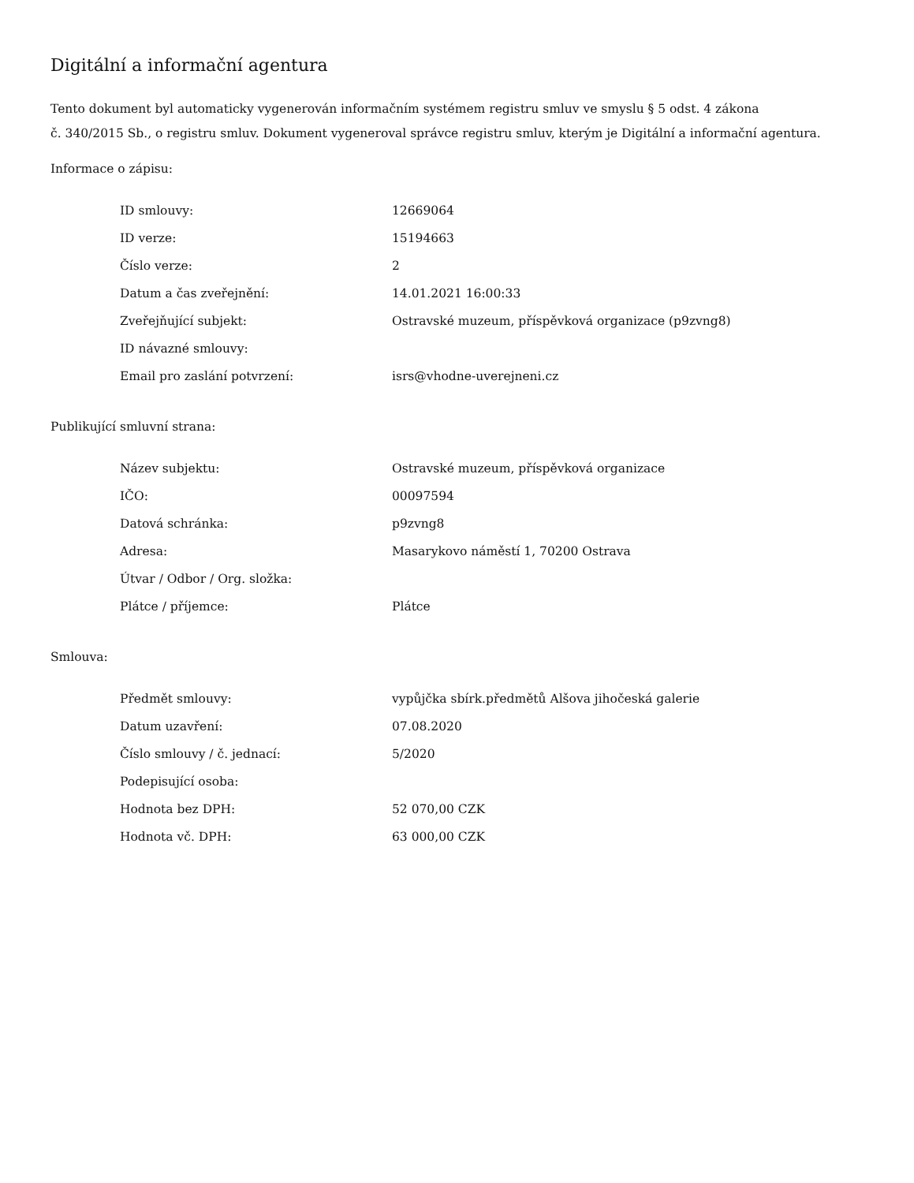Digitální a informační agentura
Tento dokument byl automaticky vygenerován informačním systémem registru smluv ve smyslu § 5 odst. 4 zákona
č. 340/2015 Sb., o registru smluv. Dokument vygeneroval správce registru smluv, kterým je Digitální a informační agentura.
Informace o zápisu:
| ID smlouvy: | 12669064 |
| ID verze: | 15194663 |
| Číslo verze: | 2 |
| Datum a čas zveřejnění: | 14.01.2021 16:00:33 |
| Zveřejňující subjekt: | Ostravské muzeum, příspěvková organizace (p9zvng8) |
| ID návazné smlouvy: | |
| Email pro zaslání potvrzení: | isrs@vhodne-uverejneni.cz |
Publikující smluvní strana:
| Název subjektu: | Ostravské muzeum, příspěvková organizace |
| IČO: | 00097594 |
| Datová schránka: | p9zvng8 |
| Adresa: | Masarykovo náměstí 1, 70200 Ostrava |
| Útvar / Odbor / Org. složka: | |
| Plátce / příjemce: | Plátce |
Smlouva:
| Předmět smlouvy: | vypůjčka sbírk.předmětů Alšova jihočeská galerie |
| Datum uzavření: | 07.08.2020 |
| Číslo smlouvy / č. jednací: | 5/2020 |
| Podepisující osoba: | |
| Hodnota bez DPH: | 52 070,00 CZK |
| Hodnota vč. DPH: | 63 000,00 CZK |